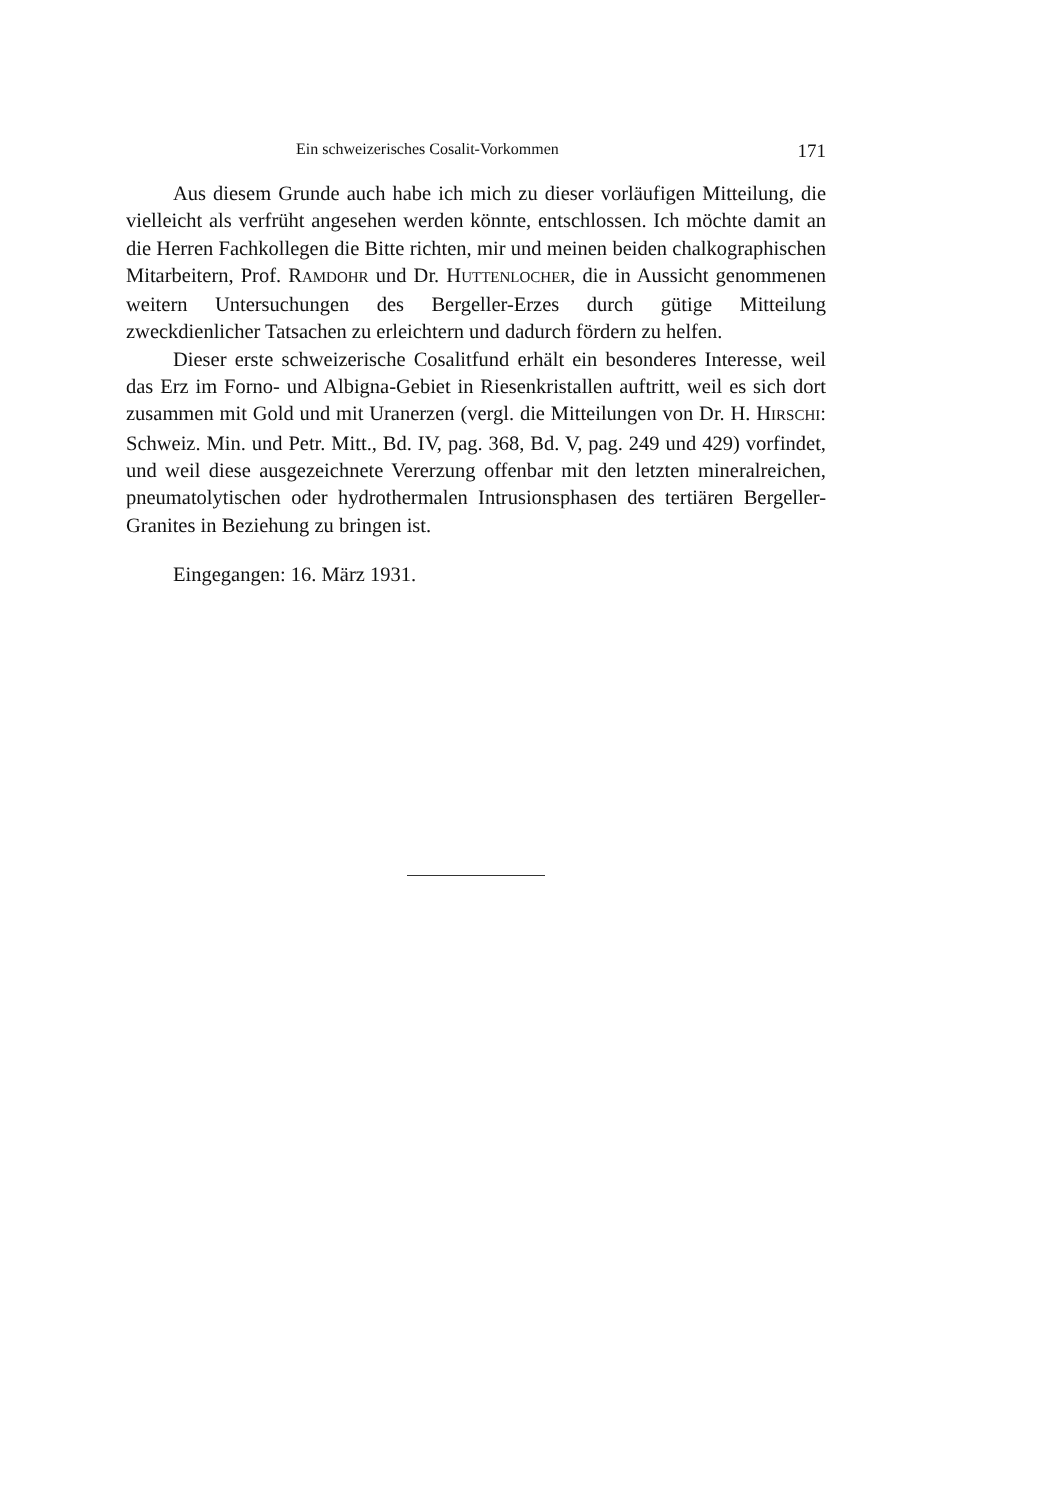Ein schweizerisches Cosalit-Vorkommen 171
Aus diesem Grunde auch habe ich mich zu dieser vorläufigen Mitteilung, die vielleicht als verfrüht angesehen werden könnte, entschlossen. Ich möchte damit an die Herren Fachkollegen die Bitte richten, mir und meinen beiden chalkographischen Mitarbeitern, Prof. RAMDOHR und Dr. HUTTENLOCHER, die in Aussicht genommenen weitern Untersuchungen des Bergeller-Erzes durch gütige Mitteilung zweckdienlicher Tatsachen zu erleichtern und dadurch fördern zu helfen.
Dieser erste schweizerische Cosalitfund erhält ein besonderes Interesse, weil das Erz im Forno- und Albigna-Gebiet in Riesenkristallen auftritt, weil es sich dort zusammen mit Gold und mit Uranerzen (vergl. die Mitteilungen von Dr. H. HIRSCHI: Schweiz. Min. und Petr. Mitt., Bd. IV, pag. 368, Bd. V, pag. 249 und 429) vorfindet, und weil diese ausgezeichnete Vererzung offenbar mit den letzten mineralreichen, pneumatolytischen oder hydrothermalen Intrusionsphasen des tertiären Bergeller-Granites in Beziehung zu bringen ist.
Eingegangen: 16. März 1931.